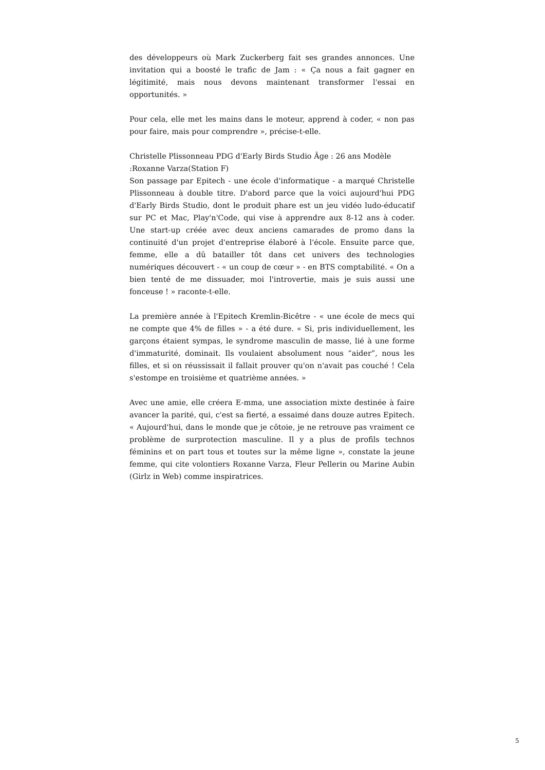des développeurs où Mark Zuckerberg fait ses grandes annonces. Une invitation qui a boosté le trafic de Jam : « Ça nous a fait gagner en légitimité, mais nous devons maintenant transformer l'essai en opportunités. »
Pour cela, elle met les mains dans le moteur, apprend à coder, « non pas pour faire, mais pour comprendre », précise-t-elle.
Christelle Plissonneau PDG d'Early Birds Studio Âge : 26 ans Modèle :Roxanne Varza(Station F)
Son passage par Epitech - une école d'informatique - a marqué Christelle Plissonneau à double titre. D'abord parce que la voici aujourd'hui PDG d'Early Birds Studio, dont le produit phare est un jeu vidéo ludo-éducatif sur PC et Mac, Play'n'Code, qui vise à apprendre aux 8-12 ans à coder. Une start-up créée avec deux anciens camarades de promo dans la continuité d'un projet d'entreprise élaboré à l'école. Ensuite parce que, femme, elle a dû batailler tôt dans cet univers des technologies numériques découvert - « un coup de cœur » - en BTS comptabilité. « On a bien tenté de me dissuader, moi l'introvertie, mais je suis aussi une fonceuse ! » raconte-t-elle.
La première année à l'Epitech Kremlin-Bicêtre - « une école de mecs qui ne compte que 4% de filles » - a été dure. « Si, pris individuellement, les garçons étaient sympas, le syndrome masculin de masse, lié à une forme d'immaturité, dominait. Ils voulaient absolument nous “aider”, nous les filles, et si on réussissait il fallait prouver qu'on n'avait pas couché ! Cela s'estompe en troisième et quatrième années. »
Avec une amie, elle créera E-mma, une association mixte destinée à faire avancer la parité, qui, c'est sa fierté, a essaimé dans douze autres Epitech. « Aujourd'hui, dans le monde que je côtoie, je ne retrouve pas vraiment ce problème de surprotection masculine. Il y a plus de profils technos féminins et on part tous et toutes sur la même ligne », constate la jeune femme, qui cite volontiers Roxanne Varza, Fleur Pellerin ou Marine Aubin (Girlz in Web) comme inspiratrices.
5